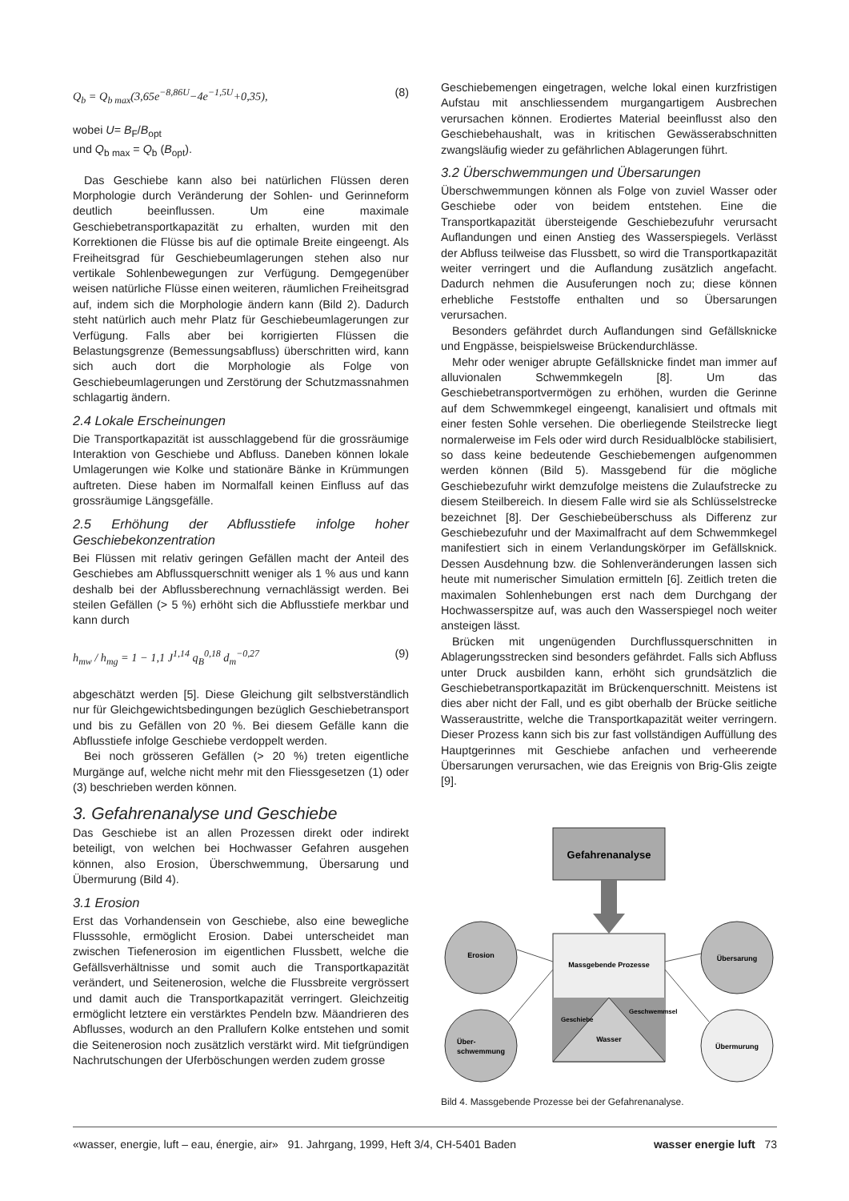Q<sub>b</sub> = Q<sub>b max</sub>(3,65e<sup>−8,86U</sup>−4e<sup>−1,5U</sup>+0,35), (8)
wobei U= B<sub>F</sub>/B<sub>opt</sub>
und Q<sub>b max</sub> = Q<sub>b</sub> (B<sub>opt</sub>).
Das Geschiebe kann also bei natürlichen Flüssen deren Morphologie durch Veränderung der Sohlen- und Gerinneform deutlich beeinflussen. Um eine maximale Geschiebetransportkapazität zu erhalten, wurden mit den Korrektionen die Flüsse bis auf die optimale Breite eingeengt. Als Freiheitsgrad für Geschiebeumlagerungen stehen also nur vertikale Sohlenbewegungen zur Verfügung. Demgegenüber weisen natürliche Flüsse einen weiteren, räumlichen Freiheitsgrad auf, indem sich die Morphologie ändern kann (Bild 2). Dadurch steht natürlich auch mehr Platz für Geschiebeumlagerungen zur Verfügung. Falls aber bei korrigierten Flüssen die Belastungsgrenze (Bemessungsabfluss) überschritten wird, kann sich auch dort die Morphologie als Folge von Geschiebeumlagerungen und Zerstörung der Schutzmassnahmen schlagartig ändern.
2.4 Lokale Erscheinungen
Die Transportkapazität ist ausschlaggebend für die grossräumige Interaktion von Geschiebe und Abfluss. Daneben können lokale Umlagerungen wie Kolke und stationäre Bänke in Krümmungen auftreten. Diese haben im Normalfall keinen Einfluss auf das grossräumige Längsgefälle.
2.5 Erhöhung der Abflusstiefe infolge hoher Geschiebekonzentration
Bei Flüssen mit relativ geringen Gefällen macht der Anteil des Geschiebes am Abflussquerschnitt weniger als 1 % aus und kann deshalb bei der Abflussberechnung vernachlässigt werden. Bei steilen Gefällen (> 5 %) erhöht sich die Abflusstiefe merkbar und kann durch
h<sub>mw</sub> / h<sub>mg</sub> = 1 − 1,1 J<sup>1,14</sup> q<sub>B</sub><sup>0,18</sup> d<sub>m</sub><sup>−0,27</sup> (9)
abgeschätzt werden [5]. Diese Gleichung gilt selbstverständlich nur für Gleichgewichtsbedingungen bezüglich Geschiebetransport und bis zu Gefällen von 20 %. Bei diesem Gefälle kann die Abflusstiefe infolge Geschiebe verdoppelt werden.
Bei noch grösseren Gefällen (> 20 %) treten eigentliche Murgänge auf, welche nicht mehr mit den Fliessgesetzen (1) oder (3) beschrieben werden können.
3. Gefahrenanalyse und Geschiebe
Das Geschiebe ist an allen Prozessen direkt oder indirekt beteiligt, von welchen bei Hochwasser Gefahren ausgehen können, also Erosion, Überschwemmung, Übersarung und Übermurung (Bild 4).
3.1 Erosion
Erst das Vorhandensein von Geschiebe, also eine bewegliche Flusssohle, ermöglicht Erosion. Dabei unterscheidet man zwischen Tiefenerosion im eigentlichen Flussbett, welche die Gefällsverhältnisse und somit auch die Transportkapazität verändert, und Seitenerosion, welche die Flussbreite vergrössert und damit auch die Transportkapazität verringert. Gleichzeitig ermöglicht letztere ein verstärktes Pendeln bzw. Mäandrieren des Abflusses, wodurch an den Prallufern Kolke entstehen und somit die Seitenerosion noch zusätzlich verstärkt wird. Mit tiefgründigen Nachrutschungen der Uferböschungen werden zudem grosse
Geschiebemengen eingetragen, welche lokal einen kurzfristigen Aufstau mit anschliessendem murgangartigem Ausbrechen verursachen können. Erodiertes Material beeinflusst also den Geschiebehaushalt, was in kritischen Gewässerabschnitten zwangsläufig wieder zu gefährlichen Ablagerungen führt.
3.2 Überschwemmungen und Übersarungen
Überschwemmungen können als Folge von zuviel Wasser oder Geschiebe oder von beidem entstehen. Eine die Transportkapazität übersteigende Geschiebezufuhr verursacht Auflandungen und einen Anstieg des Wasserspiegels. Verlässt der Abfluss teilweise das Flussbett, so wird die Transportkapazität weiter verringert und die Auflandung zusätzlich angefacht. Dadurch nehmen die Ausuferungen noch zu; diese können erhebliche Feststoffe enthalten und so Übersarungen verursachen.
Besonders gefährdet durch Auflandungen sind Gefällsknicke und Engpässe, beispielsweise Brückendurchlässe.
Mehr oder weniger abrupte Gefällsknicke findet man immer auf alluvionalen Schwemmkegeln [8]. Um das Geschiebetransportvermögen zu erhöhen, wurden die Gerinne auf dem Schwemmkegel eingeengt, kanalisiert und oftmals mit einer festen Sohle versehen. Die oberliegende Steilstrecke liegt normalerweise im Fels oder wird durch Residualblöcke stabilisiert, so dass keine bedeutende Geschiebemengen aufgenommen werden können (Bild 5). Massgebend für die mögliche Geschiebezufuhr wirkt demzufolge meistens die Zulaufstrecke zu diesem Steilbereich. In diesem Falle wird sie als Schlüsselstrecke bezeichnet [8]. Der Geschiebeüberschuss als Differenz zur Geschiebezufuhr und der Maximalfracht auf dem Schwemmkegel manifestiert sich in einem Verlandungskörper im Gefällsknick. Dessen Ausdehnung bzw. die Sohlenveränderungen lassen sich heute mit numerischer Simulation ermitteln [6]. Zeitlich treten die maximalen Sohlenhebungen erst nach dem Durchgang der Hochwasserspitze auf, was auch den Wasserspiegel noch weiter ansteigen lässt.
Brücken mit ungenügenden Durchflussquerschnitten in Ablagerungsstrecken sind besonders gefährdet. Falls sich Abfluss unter Druck ausbilden kann, erhöht sich grundsätzlich die Geschiebetransportkapazität im Brückenquerschnitt. Meistens ist dies aber nicht der Fall, und es gibt oberhalb der Brücke seitliche Wasseraustritte, welche die Transportkapazität weiter verringern. Dieser Prozess kann sich bis zur fast vollständigen Auffüllung des Hauptgerinnes mit Geschiebe anfachen und verheerende Übersarungen verursachen, wie das Ereignis von Brig-Glis zeigte [9].
Gefahrenanalyse
Massgebende Prozesse
Wasser
Geschiebe
Geschwemmsel
Erosion
Über-
schwemmung
Übersarung
Übermurung
Bild 4. Massgebende Prozesse bei der Gefahrenanalyse.
«wasser, energie, luft – eau, énergie, air» 91. Jahrgang, 1999, Heft 3/4, CH-5401 Baden wasser energie luft 73